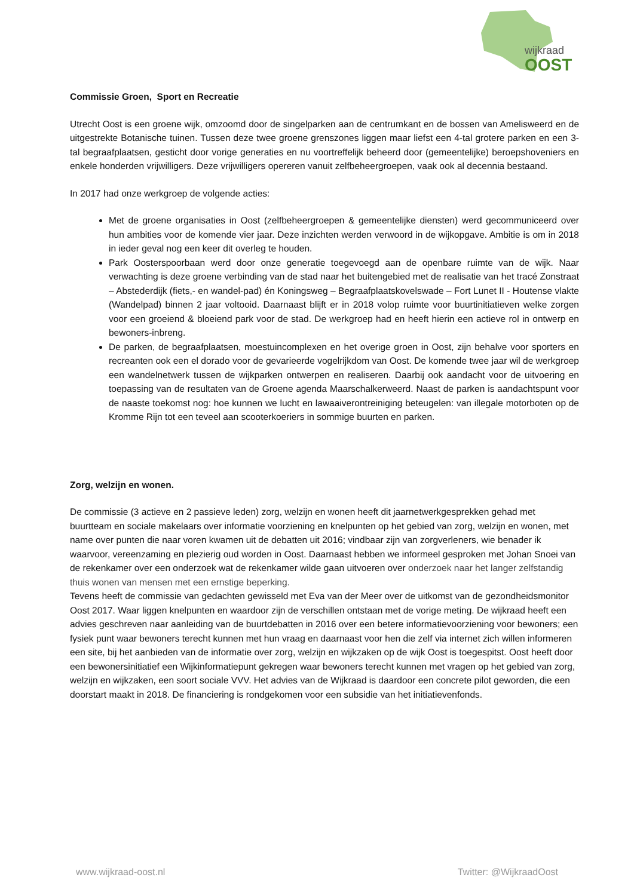wijkraad
OOST
Commissie Groen, Sport en Recreatie
Utrecht Oost is een groene wijk, omzoomd door de singelparken aan de centrumkant en de bossen van Amelisweerd en de uitgestrekte Botanische tuinen. Tussen deze twee groene grenszones liggen maar liefst een 4-tal grotere parken en een 3-tal begraafplaatsen, gesticht door vorige generaties en nu voortreffelijk beheerd door (gemeentelijke) beroepshoveniers en enkele honderden vrijwilligers. Deze vrijwilligers opereren vanuit zelfbeheergroepen, vaak ook al decennia bestaand.
In 2017 had onze werkgroep de volgende acties:
Met de groene organisaties in Oost (zelfbeheergroepen & gemeentelijke diensten) werd gecommuniceerd over hun ambities voor de komende vier jaar. Deze inzichten werden verwoord in de wijkopgave. Ambitie is om in 2018 in ieder geval nog een keer dit overleg te houden.
Park Oosterspoorbaan werd door onze generatie toegevoegd aan de openbare ruimte van de wijk. Naar verwachting is deze groene verbinding van de stad naar het buitengebied met de realisatie van het tracé Zonstraat – Abstederdijk (fiets,- en wandel-pad) én Koningsweg – Begraafplaatskovelswade – Fort Lunet II - Houtense vlakte (Wandelpad) binnen 2 jaar voltooid. Daarnaast blijft er in 2018 volop ruimte voor buurtinitiatieven welke zorgen voor een groeiend & bloeiend park voor de stad. De werkgroep had en heeft hierin een actieve rol in ontwerp en bewoners-inbreng.
De parken, de begraafplaatsen, moestuincomplexen en het overige groen in Oost, zijn behalve voor sporters en recreanten ook een el dorado voor de gevarieerde vogelrijkdom van Oost. De komende twee jaar wil de werkgroep een wandelnetwerk tussen de wijkparken ontwerpen en realiseren. Daarbij ook aandacht voor de uitvoering en toepassing van de resultaten van de Groene agenda Maarschalkerweerd. Naast de parken is aandachtspunt voor de naaste toekomst nog: hoe kunnen we lucht en lawaaiverontreiniging beteugelen: van illegale motorboten op de Kromme Rijn tot een teveel aan scooterkoeriers in sommige buurten en parken.
Zorg, welzijn en wonen.
De commissie (3 actieve en 2 passieve leden) zorg, welzijn en wonen heeft dit jaarnetwerkgesprekken gehad met buurtteam en sociale makelaars over informatie voorziening en knelpunten op het gebied van zorg, welzijn en wonen, met name over punten die naar voren kwamen uit de debatten uit 2016; vindbaar zijn van zorgverleners, wie benader ik waarvoor, vereenzaming en plezierig oud worden in Oost. Daarnaast hebben we informeel gesproken met Johan Snoei van de rekenkamer over een onderzoek wat de rekenkamer wilde gaan uitvoeren over onderzoek naar het langer zelfstandig thuis wonen van mensen met een ernstige beperking.
Tevens heeft de commissie van gedachten gewisseld met Eva van der Meer over de uitkomst van de gezondheidsmonitor Oost 2017. Waar liggen knelpunten en waardoor zijn de verschillen ontstaan met de vorige meting. De wijkraad heeft een advies geschreven naar aanleiding van de buurtdebatten in 2016 over een betere informatievoorziening voor bewoners; een fysiek punt waar bewoners terecht kunnen met hun vraag en daarnaast voor hen die zelf via internet zich willen informeren een site, bij het aanbieden van de informatie over zorg, welzijn en wijkzaken op de wijk Oost is toegespitst. Oost heeft door een bewonersinitiatief een Wijkinformatiepunt gekregen waar bewoners terecht kunnen met vragen op het gebied van zorg, welzijn en wijkzaken, een soort sociale VVV. Het advies van de Wijkraad is daardoor een concrete pilot geworden, die een doorstart maakt in 2018. De financiering is rondgekomen voor een subsidie van het initiatievenfonds.
www.wijkraad-oost.nl Twitter: @WijkraadOost